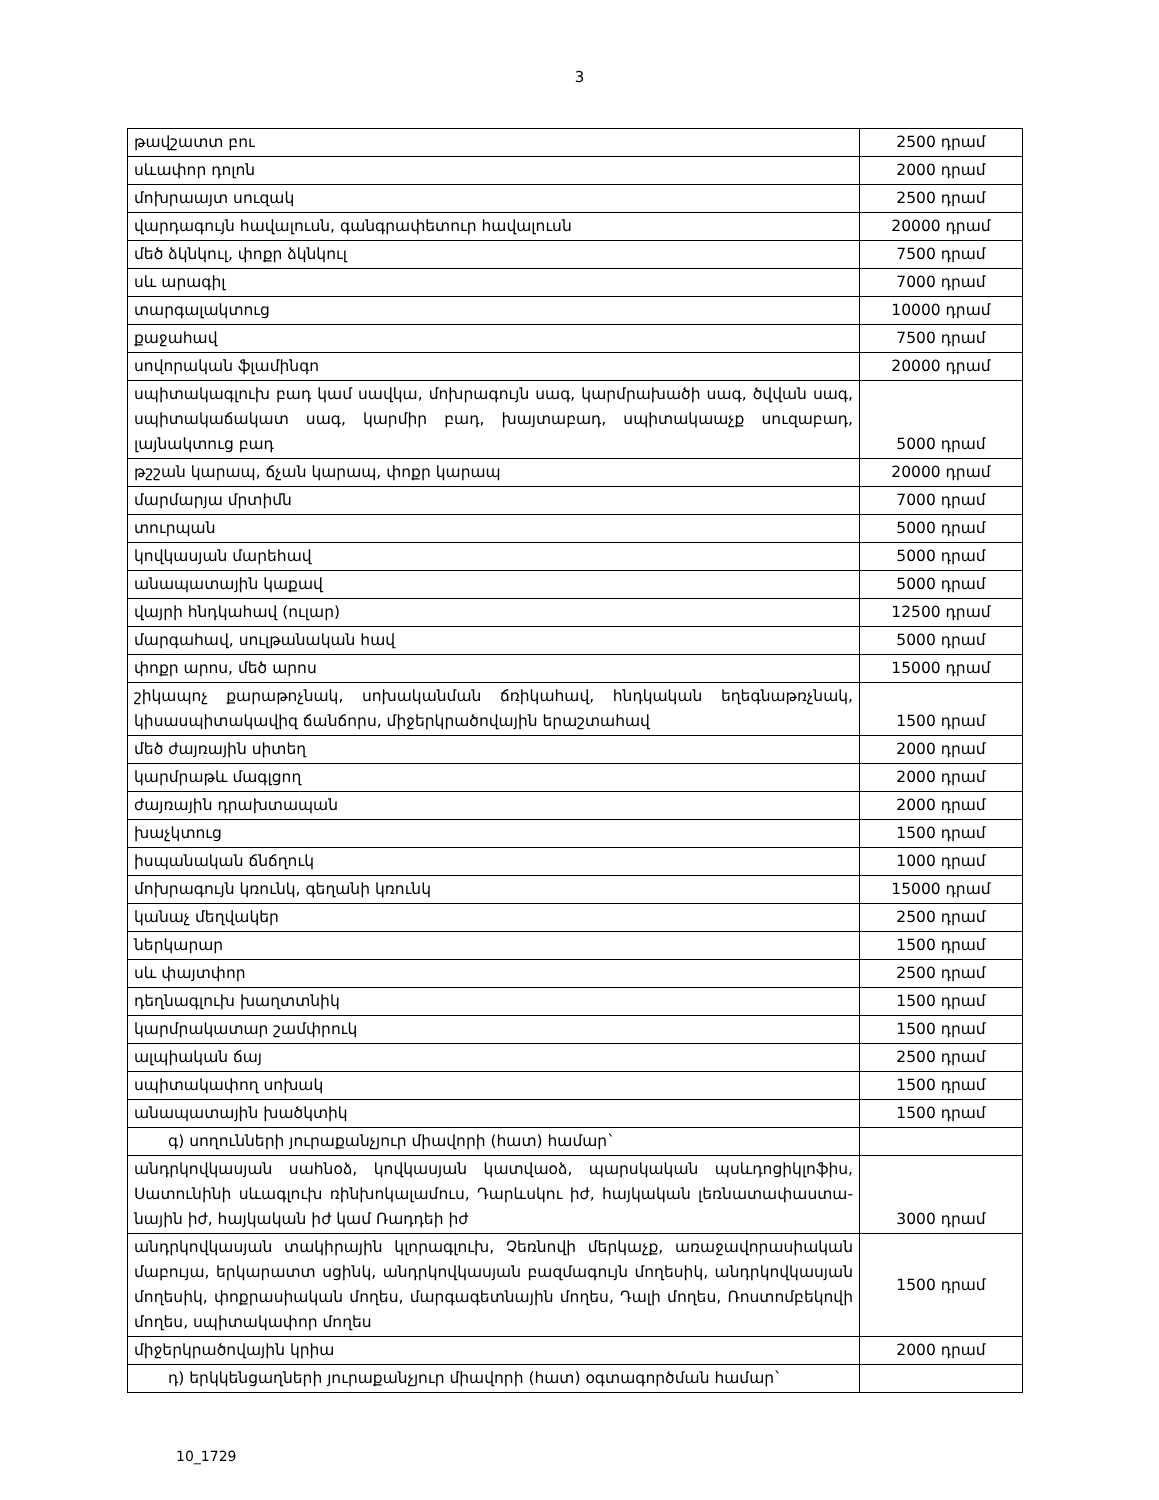3
| թավշատտ բու | 2500 դրամ |
| սևափոր դոլոն | 2000 դրամ |
| մոխրաայտ սուզակ | 2500 դրամ |
| վարդագույն հավալուսն, գանգրափետուր հավալուսն | 20000 դրամ |
| մեծ ձկնկուլ, փոքր ձկնկուլ | 7500 դրամ |
| սև արագիլ | 7000 դրամ |
| տարգալակտուց | 10000 դրամ |
| քաջահավ | 7500 դրամ |
| սովորական ֆլամինգո | 20000 դրամ |
| սպիտակագլուխ բադ կամ սավկա, մոխրագույն սագ, կարմրախածի սագ, ծվվան սագ, սպիտակաճակատ սագ, կարմիր բադ, խայտաբադ, սպիտակաաչք սուզաբադ, լայնակտուց բադ | 5000 դրամ |
| թշշան կարապ, ճչան կարապ, փոքր կարապ | 20000 դրամ |
| մարմարյա մրտիմն | 7000 դրամ |
| տուրպան | 5000 դրամ |
| կովկասյան մարեհավ | 5000 դրամ |
| անապատային կաքավ | 5000 դրամ |
| վայրի հնդկահավ (ուլար) | 12500 դրամ |
| մարգահավ, սուլթանական հավ | 5000 դրամ |
| փոքր արոս, մեծ արոս | 15000 դրամ |
| շիկապոչ քարաթոչնակ, սոխականման ճռիկահավ, հնդկական եղեգնաթռչնակ, կիսասպիտակավիզ ճանճորս, միջերկրածովային երաշտահավ | 1500 դրամ |
| մեծ ժայռային սիտեղ | 2000 դրամ |
| կարմրաթև մագլցող | 2000 դրամ |
| ժայռային դրախտապան | 2000 դրամ |
| խաչկտուց | 1500 դրամ |
| իսպանական ճնճղուկ | 1000 դրամ |
| մոխրագույն կռունկ, գեղանի կռունկ | 15000 դրամ |
| կանաչ մեղվակեր | 2500 դրամ |
| ներկարար | 1500 դրամ |
| սև փայտփոր | 2500 դրամ |
| դեղնագլուխ խաղտտնիկ | 1500 դրամ |
| կարմրակատար շամփրուկ | 1500 դրամ |
| ալպիական ճայ | 2500 դրամ |
| սպիտակափող սոխակ | 1500 դրամ |
| անապատային խածկտիկ | 1500 դրամ |
| գ) սողունների յուրաքանչյուր միավորի (հատ) համար` | |
| անդրկովկասյան սահնօձ, կովկասյան կատվաօձ, պարսկական պսևդոցիկլոֆիս, Սատունինի սևագլուխ ռինխոկալամուս, Դարևսկու իժ, հայկական լեռնատափաստա-նային իժ, հայկական իժ կամ Ռադդեի իժ | 3000 դրամ |
| անդրկովկասյան տակիրային կլորագլուխ, Չեռնովի մերկաչք, առաջավորասիական մաբույա, երկարատտ սցինկ, անդրկովկասյան բազմագույն մողեսիկ, անդրկովկասյան մողեսիկ, փոքրասիական մողես, մարգագետնային մողես, Դալի մողես, Ռոստոմբեկովի մողես, սպիտակափոր մողես | 1500 դրամ |
| միջերկրածովային կրիա | 2000 դրամ |
| դ) երկկենցաղների յուրաքանչյուր միավորի (հատ) օգտագործման համար` | |
10_1729